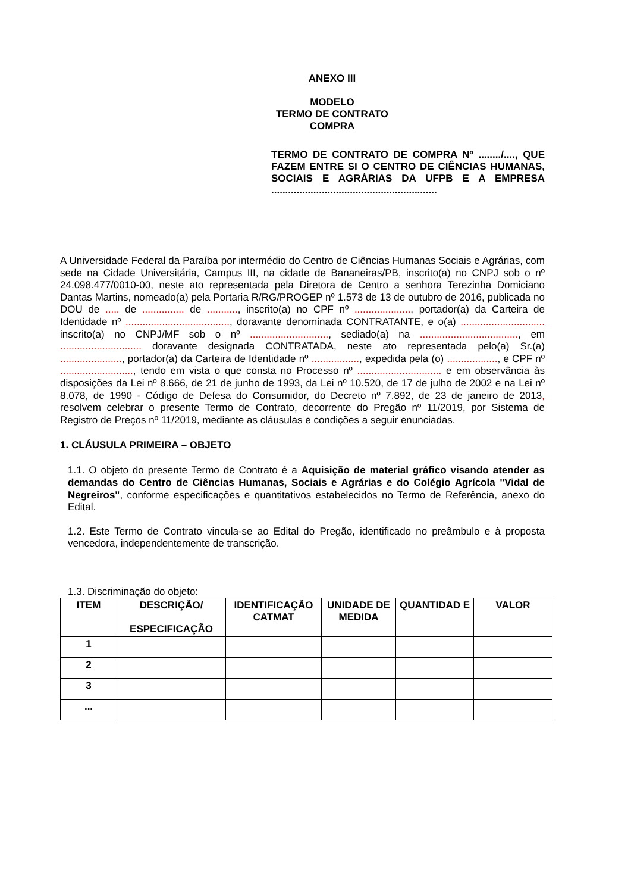ANEXO III
MODELO
TERMO DE CONTRATO
COMPRA
TERMO DE CONTRATO DE COMPRA Nº ......../...., QUE FAZEM ENTRE SI O CENTRO DE CIÊNCIAS HUMANAS, SOCIAIS E AGRÁRIAS DA UFPB E A EMPRESA ...........................................................
A Universidade Federal da Paraíba por intermédio do Centro de Ciências Humanas Sociais e Agrárias, com sede na Cidade Universitária, Campus III, na cidade de Bananeiras/PB, inscrito(a) no CNPJ sob o nº 24.098.477/0010-00, neste ato representada pela Diretora de Centro a senhora Terezinha Domiciano Dantas Martins, nomeado(a) pela Portaria R/RG/PROGEP nº 1.573 de 13 de outubro de 2016, publicada no DOU de ..... de ............... de ..........., inscrito(a) no CPF nº ...................., portador(a) da Carteira de Identidade nº ....................................., doravante denominada CONTRATANTE, e o(a) .............................. inscrito(a) no CNPJ/MF sob o nº ............................, sediado(a) na ..................................., em ............................. doravante designada CONTRATADA, neste ato representada pelo(a) Sr.(a) ......................, portador(a) da Carteira de Identidade nº ................., expedida pela (o) .................., e CPF nº .........................., tendo em vista o que consta no Processo nº .............................. e em observância às disposições da Lei nº 8.666, de 21 de junho de 1993, da Lei nº 10.520, de 17 de julho de 2002 e na Lei nº 8.078, de 1990 - Código de Defesa do Consumidor, do Decreto nº 7.892, de 23 de janeiro de 2013, resolvem celebrar o presente Termo de Contrato, decorrente do Pregão nº 11/2019, por Sistema de Registro de Preços nº 11/2019, mediante as cláusulas e condições a seguir enunciadas.
1. CLÁUSULA PRIMEIRA – OBJETO
1.1. O objeto do presente Termo de Contrato é a Aquisição de material gráfico visando atender as demandas do Centro de Ciências Humanas, Sociais e Agrárias e do Colégio Agrícola "Vidal de Negreiros", conforme especificações e quantitativos estabelecidos no Termo de Referência, anexo do Edital.
1.2. Este Termo de Contrato vincula-se ao Edital do Pregão, identificado no preâmbulo e à proposta vencedora, independentemente de transcrição.
1.3. Discriminação do objeto:
| ITEM | DESCRIÇÃO/ ESPECIFICAÇÃO | IDENTIFICAÇÃO CATMAT | UNIDADE DE MEDIDA | QUANTIDAD E | VALOR |
| --- | --- | --- | --- | --- | --- |
| 1 | | | | | |
| 2 | | | | | |
| 3 | | | | | |
| ... | | | | | |